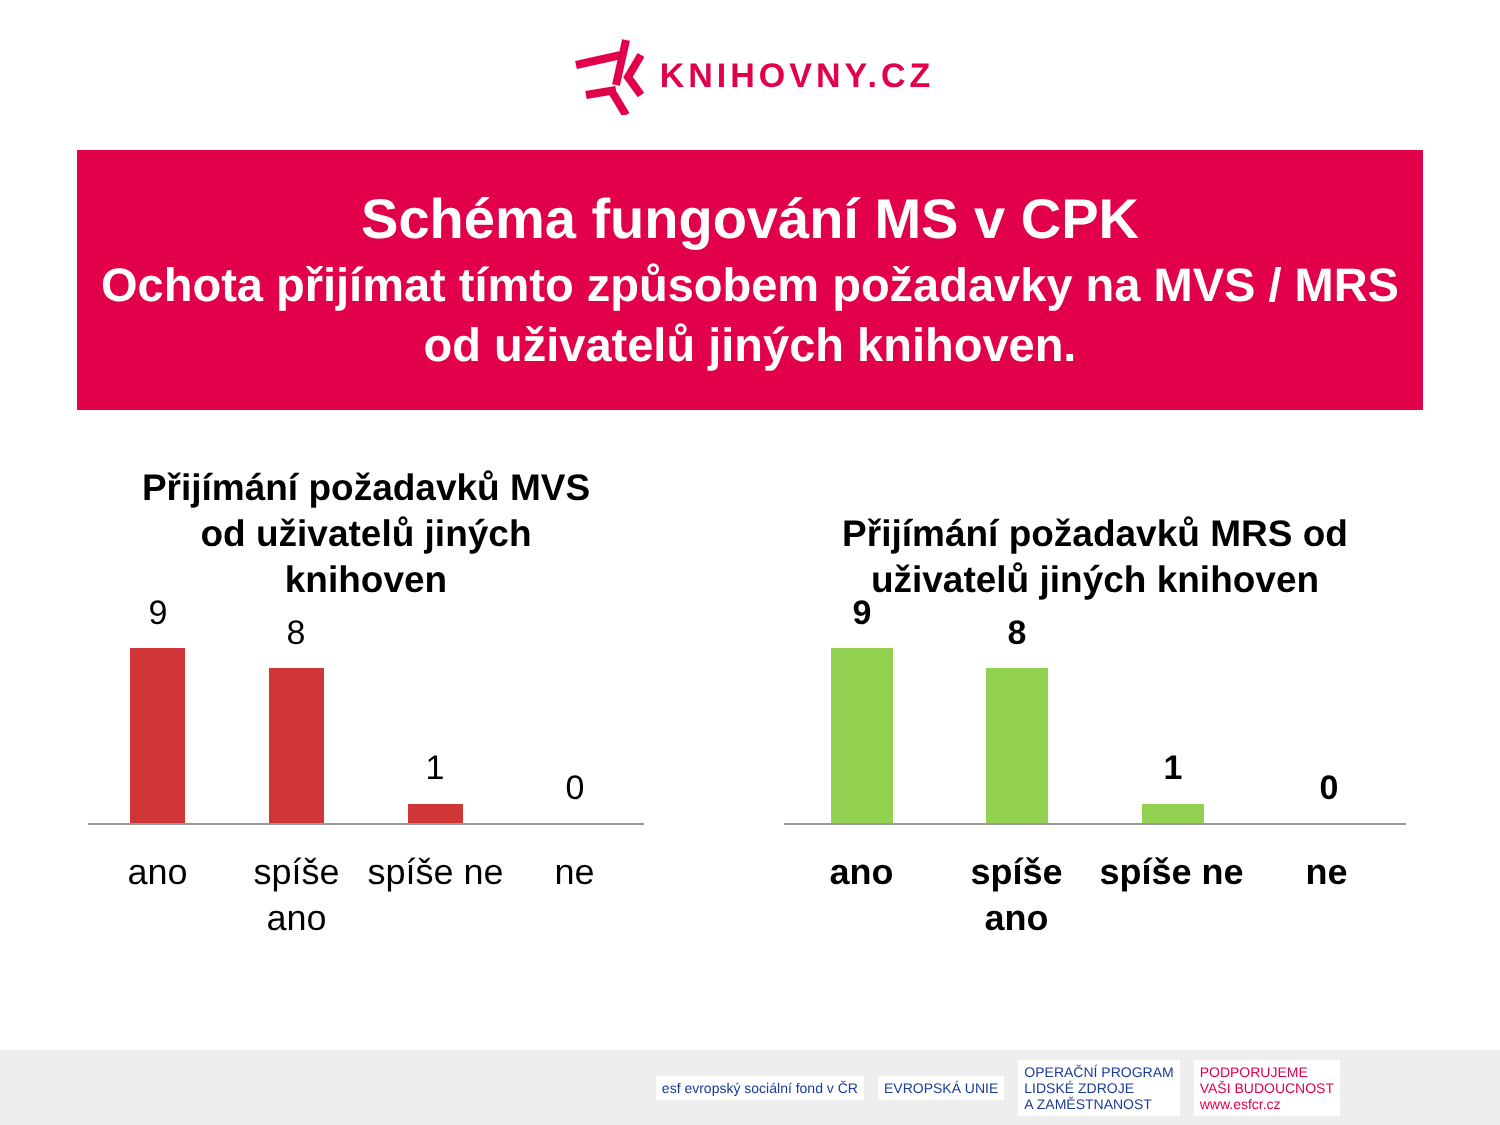KNIHOVNY.CZ
Schéma fungování MS v CPK
Ochota přijímat tímto způsobem požadavky na MVS / MRS od uživatelů jiných knihoven.
Přijímání požadavků MVS
od uživatelů jiných
knihoven
9 8
1 0
ano spíše ano
spíše ne
ne
Přijímání požadavků MRS od
uživatelů jiných knihoven
9 8
1 0
ano spíše ano
spíše ne
ne
esf evropský sociální fond v ČR
EVROPSKÁ UNIE
OPERAČNÍ PROGRAM
LIDSKÉ ZDROJE
A ZAMĚSTNANOST
PODPORUJEME
VAŠI BUDOUCNOST
www.esfcr.cz